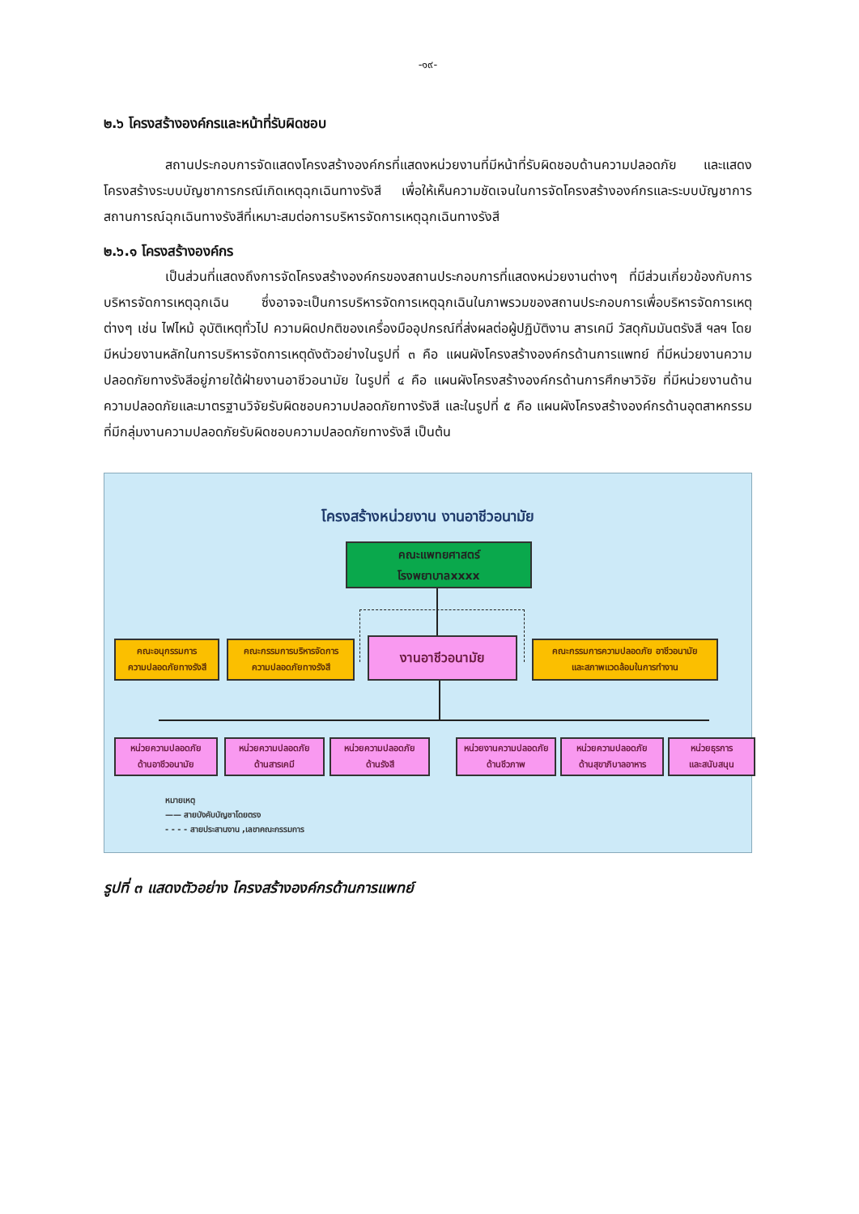-๑๙-
๒.๖ โครงสร้างองค์กรและหน้าที่รับผิดชอบ
สถานประกอบการจัดแสดงโครงสร้างองค์กรที่แสดงหน่วยงานที่มีหน้าที่รับผิดชอบด้านความปลอดภัย และแสดงโครงสร้างระบบบัญชาการกรณีเกิดเหตุฉุกเฉินทางรังสี เพื่อให้เห็นความชัดเจนในการจัดโครงสร้างองค์กรและระบบบัญชาการสถานการณ์ฉุกเฉินทางรังสีที่เหมาะสมต่อการบริหารจัดการเหตุฉุกเฉินทางรังสี
๒.๖.๑ โครงสร้างองค์กร
เป็นส่วนที่แสดงถึงการจัดโครงสร้างองค์กรของสถานประกอบการที่แสดงหน่วยงานต่างๆ ที่มีส่วนเกี่ยวข้องกับการบริหารจัดการเหตุฉุกเฉิน ซึ่งอาจจะเป็นการบริหารจัดการเหตุฉุกเฉินในภาพรวมของสถานประกอบการเพื่อบริหารจัดการเหตุต่างๆ เช่น ไฟไหม้ อุบัติเหตุทั่วไป ความผิดปกติของเครื่องมืออุปกรณ์ที่ส่งผลต่อผู้ปฏิบัติงาน สารเคมี วัสดุกัมมันตรังสี ฯลฯ โดยมีหน่วยงานหลักในการบริหารจัดการเหตุดังตัวอย่างในรูปที่ ๓ คือ แผนผังโครงสร้างองค์กรด้านการแพทย์ ที่มีหน่วยงานความปลอดภัยทางรังสีอยู่ภายใต้ฝ่ายงานอาชีวอนามัย ในรูปที่ ๔ คือ แผนผังโครงสร้างองค์กรด้านการศึกษาวิจัย ที่มีหน่วยงานด้านความปลอดภัยและมาตรฐานวิจัยรับผิดชอบความปลอดภัยทางรังสี และในรูปที่ ๕ คือ แผนผังโครงสร้างองค์กรด้านอุตสาหกรรมที่มีกลุ่มงานความปลอดภัยรับผิดชอบความปลอดภัยทางรังสี เป็นต้น
โครงสร้างหน่วยงาน งานอาชีวอนามัย
คณะแพทยศาสตร์
โรงพยาบาลxxxx
คณะอนุกรรมการ
ความปลอดภัยทางรังสี
คณะกรรมการบริหารจัดการ
ความปลอดภัยทางรังสี
งานอาชีวอนามัย
คณะกรรมการความปลอดภัย อาชีวอนามัย
และสภาพแวดล้อมในการทำงาน
หน่วยความปลอดภัย
ด้านอาชีวอนามัย
หน่วยความปลอดภัย
ด้านสารเคมี
หน่วยความปลอดภัย
ด้านรังสี
หน่วยงานความปลอดภัย
ด้านชีวภาพ
หน่วยความปลอดภัย
ด้านสุขาภิบาลอาหาร
หน่วยธุรการ
และสนับสนุน
หมายเหตุ
—— สายบังคับบัญชาโดยตรง
- - - - สายประสานงาน ,เลขาคณะกรรมการ
รูปที่ ๓ แสดงตัวอย่าง โครงสร้างองค์กรด้านการแพทย์